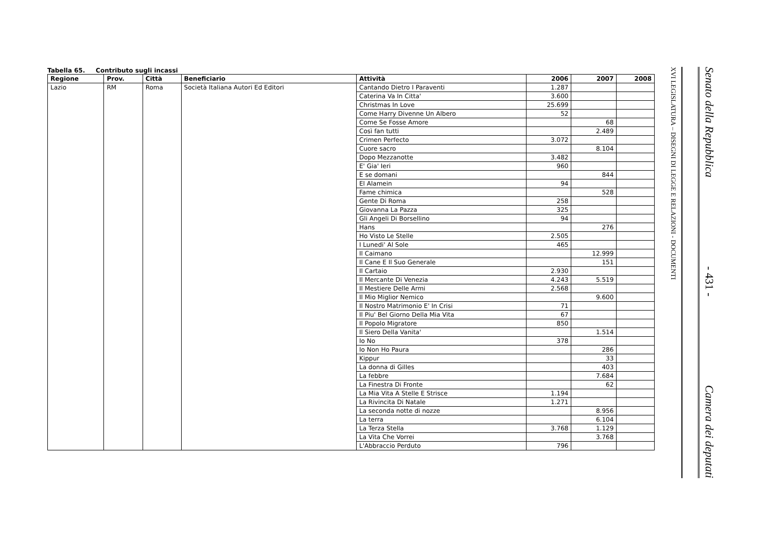Tabella 65. Contributo sugli incassi
| Regione | Prov. | Città | Beneficiario | Attività | 2006 | 2007 | 2008 |
| --- | --- | --- | --- | --- | --- | --- | --- |
| Lazio | RM | Roma | Società Italiana Autori Ed Editori | Cantando Dietro I Paraventi | 1.287 | | |
| | | | | Caterina Va In Citta' | 3.600 | | |
| | | | | Christmas In Love | 25.699 | | |
| | | | | Come Harry Divenne Un Albero | 52 | | |
| | | | | Come Se Fosse Amore | | 68 | |
| | | | | Così fan tutti | | 2.489 | |
| | | | | Crimen Perfecto | 3.072 | | |
| | | | | Cuore sacro | | 8.104 | |
| | | | | Dopo Mezzanotte | 3.482 | | |
| | | | | E' Gia' Ieri | 960 | | |
| | | | | E se domani | | 844 | |
| | | | | El Alamein | 94 | | |
| | | | | Fame chimica | | 528 | |
| | | | | Gente Di Roma | 258 | | |
| | | | | Giovanna La Pazza | 325 | | |
| | | | | Gli Angeli Di Borsellino | 94 | | |
| | | | | Hans | | 276 | |
| | | | | Ho Visto Le Stelle | 2.505 | | |
| | | | | I Lunedi' Al Sole | 465 | | |
| | | | | Il Caimano | | 12.999 | |
| | | | | Il Cane E Il Suo Generale | | 151 | |
| | | | | Il Cartaio | 2.930 | | |
| | | | | Il Mercante Di Venezia | 4.243 | 5.519 | |
| | | | | Il Mestiere Delle Armi | 2.568 | | |
| | | | | Il Mio Miglior Nemico | | 9.600 | |
| | | | | Il Nostro Matrimonio E' In Crisi | 71 | | |
| | | | | Il Piu' Bel Giorno Della Mia Vita | 67 | | |
| | | | | Il Popolo Migratore | 850 | | |
| | | | | Il Siero Della Vanita' | | 1.514 | |
| | | | | Io No | 378 | | |
| | | | | Io Non Ho Paura | | 286 | |
| | | | | Kippur | | 33 | |
| | | | | La donna di Gilles | | 403 | |
| | | | | La febbre | | 7.684 | |
| | | | | La Finestra Di Fronte | | 62 | |
| | | | | La Mia Vita A Stelle E Strisce | 1.194 | | |
| | | | | La Rivincita Di Natale | 1.271 | | |
| | | | | La seconda notte di nozze | | 8.956 | |
| | | | | La terra | | 6.104 | |
| | | | | La Terza Stella | 3.768 | 1.129 | |
| | | | | La Vita Che Vorrei | | 3.768 | |
| | | | | L'Abbraccio Perduto | 796 | | |
Senato della Repubblica - 431 - Camera dei deputati
XVI LEGISLATURA – DISEGNI DI LEGGE E RELAZIONI - DOCUMENTI